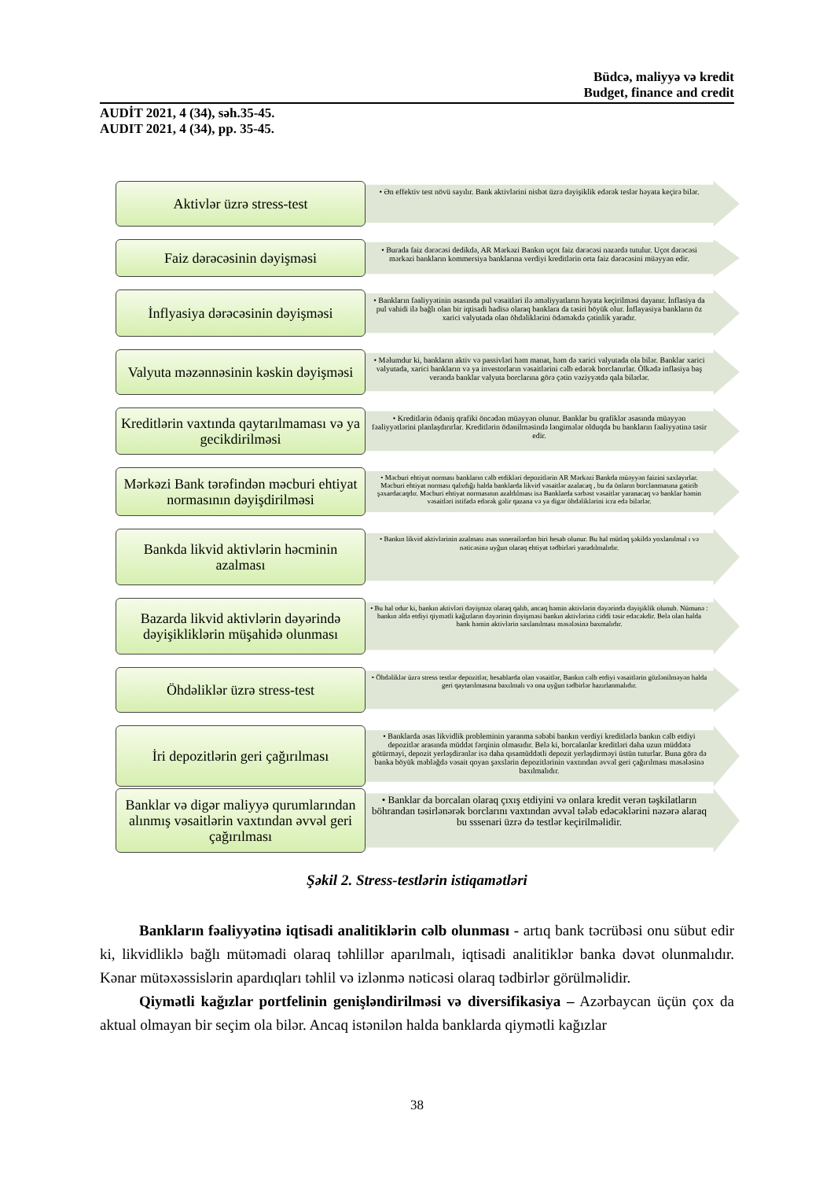Büdcə, maliyyə və kredit
Budget, finance and credit
AUDİT 2021, 4 (34), səh.35-45.
AUDIT 2021, 4 (34), pp. 35-45.
Aktivlər üzrə stress-test
• Ən effektiv test növü sayılır. Bank aktivlərini nisbət üzrə dəyişiklik edərək teslər həyata keçirə bilər.
Faiz dərəcəsinin dəyişməsi
• Burada faiz dərəcəsi dedikdə, AR Mərkəzi Bankın uçot faiz dərəcəsi nəzərdə tutulur. Uçot dərəcəsi mərkəzi bankların kommersiya banklarına verdiyi kreditlərin orta faiz dərəcəsini müəyyən edir.
İnflyasiya dərəcəsinin dəyişməsi
• Bankların fəaliyyətinin əsasında pul vəsaitləri ilə əməliyyatların həyata keçirilməsi dayanır. İnflasiya da pul vahidi ilə bağlı olan bir iqtisadi hadisə olaraq banklara da təsiri böyük olur. İnflayasiya bankların öz xarici valyutada olan öhdəliklərini ödəməkdə çətinlik yaradır.
Valyuta məzənnəsinin kəskin dəyişməsi
• Məlumdur ki, bankların aktiv və passivləri həm manat, həm də xarici valyutada ola bilər. Banklar xarici valyutada, xarici bankların və ya investorların vəsaitlərini cəlb edərək borclanırlar. Ölkədə inflasiya baş verəndə banklar valyuta borclarına görə çətin vəziyyətdə qala bilərlər.
Kreditlərin vaxtında qaytarılmaması və ya gecikdirilməsi
• Kreditlərin ödəniş qrafiki öncədən müəyyən olunur. Banklar bu qrafiklər əsasında müəyyən fəaliyyətlərini planlaşdırırlar. Kreditlərin ödənilməsində ləngimələr olduqda bu bankların fəaliyyətinə təsir edir.
Mərkəzi Bank tərəfindən məcburi ehtiyat normasının dəyişdirilməsi
• Məcburi ehtiyat norması bankların cəlb etdikləri depozitlərin AR Mərkəzi Bankda müəyyən faizini saxlayırlar. Məcburi ehtiyat norması qalxdığı halda banklarda likvid vəsaitlər azalacaq , bu da önların borclanmasına gətirib şəxardacaqdır. Məcburi ehtiyat normasının azaldılması isə Banklarda sərbəst vəsaitlər yaranacaq və banklar həmin vəsaitləri istifadə edərək gəlir qazana və ya digər öhdəliklərini icra edə bilərlər.
Bankda likvid aktivlərin həcminin azalması
• Bankın likvid aktivlərinin azalması əsas ssnerailərdən biri hesab olunur. Bu hal mütləq şəkildə yoxlanılmal ı və nəticəsinə uyğun olaraq ehtiyat tədbirləri yaradılmalıdır.
Bazarda likvid aktivlərin dəyərində dəyişikliklərin müşahidə olunması
• Bu hal odur ki, bankın aktivləri dəyişməz olaraq qalıb, ancaq həmin aktivlərin dəyərində dəyişiklik olunub. Nümunə : bankın əldə etdiyi qiymətli kağızların dəyərinin dəyişməsi bankın aktivlərinə ciddi təsir edəcəkdir. Belə olan halda bank həmin aktivlərin saxlanılması məsələsinə baxmalıdır.
Öhdəliklər üzrə stress-test
• Öhdəliklər üzrə stress testlər depozitlər, hesablarda olan vəsaitlər, Bankın cəlb etdiyi vəsaitlərin gözlənilməyən halda geri qaytarılmasına baxılmalı və ona uyğun tədbirlər hazırlanmalıdır.
İri depozitlərin geri çağırılması
• Banklarda əsas likvidlik probleminin yaranma səbəbi bankın verdiyi kreditlərlə bankın cəlb etdiyi depozitlər arasında müddət fərqinin olmasıdır. Belə ki, borcalanlar kreditləri daha uzun müddətə götürməyi, depozit yerləşdirənlər isə daha qısamüddətli depozit yerləşdirməyi üstün tuturlar. Buna görə də banka böyük məbləğdə vəsait qoyan şəxslərin depozitlərinin vaxtından əvvəl geri çağırılması məsələsinə baxılmalıdır.
Banklar və digər maliyyə qurumlarından alınmış vəsaitlərin vaxtından əvvəl geri çağırılması
• Banklar da borcalan olaraq çıxış etdiyini və onlara kredit verən təşkilatların böhrandan təsirlənərək borclarını vaxtından əvvəl tələb edəcəklərini nəzərə alaraq bu sssenari üzrə də testlər keçirilməlidir.
Şəkil 2. Stress-testlərin istiqamətləri
Bankların fəaliyyətinə iqtisadi analitiklərin cəlb olunması - artıq bank təcrübəsi onu sübut edir ki, likvidliklə bağlı mütəmadi olaraq təhlillər aparılmalı, iqtisadi analitiklər banka dəvət olunmalıdır. Kənar mütəxəssislərin apardıqları təhlil və izlənmə nəticəsi olaraq tədbirlər görülməlidir.
Qiymətli kağızlar portfelinin genişləndirilməsi və diversifikasiya – Azərbaycan üçün çox da aktual olmayan bir seçim ola bilər. Ancaq istənilən halda banklarda qiymətli kağızlar
38